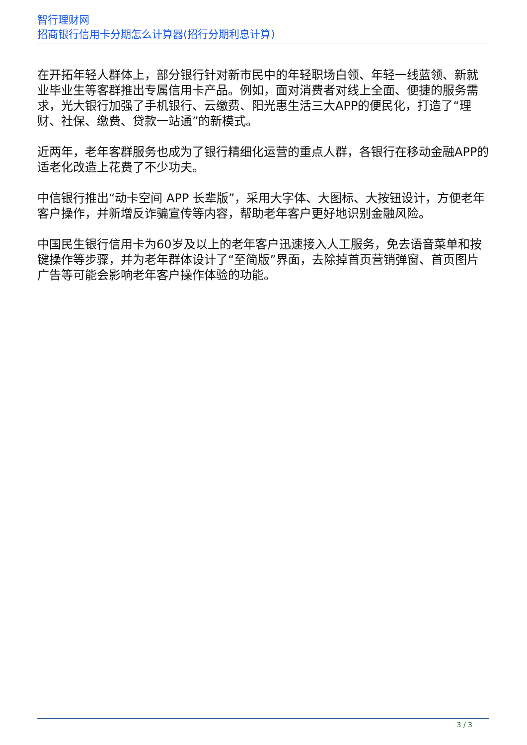智行理财网
招商银行信用卡分期怎么计算器(招行分期利息计算)
在开拓年轻人群体上，部分银行针对新市民中的年轻职场白领、年轻一线蓝领、新就业毕业生等客群推出专属信用卡产品。例如，面对消费者对线上全面、便捷的服务需求，光大银行加强了手机银行、云缴费、阳光惠生活三大APP的便民化，打造了“理财、社保、缴费、贷款一站通”的新模式。
近两年，老年客群服务也成为了银行精细化运营的重点人群，各银行在移动金融APP的适老化改造上花费了不少功夫。
中信银行推出“动卡空间 APP 长辈版”，采用大字体、大图标、大按钮设计，方便老年客户操作，并新增反诈骗宣传等内容，帮助老年客户更好地识别金融风险。
中国民生银行信用卡为60岁及以上的老年客户迅速接入人工服务，免去语音菜单和按键操作等步骤，并为老年群体设计了“至简版”界面，去除掉首页营销弹窗、首页图片广告等可能会影响老年客户操作体验的功能。
3 / 3